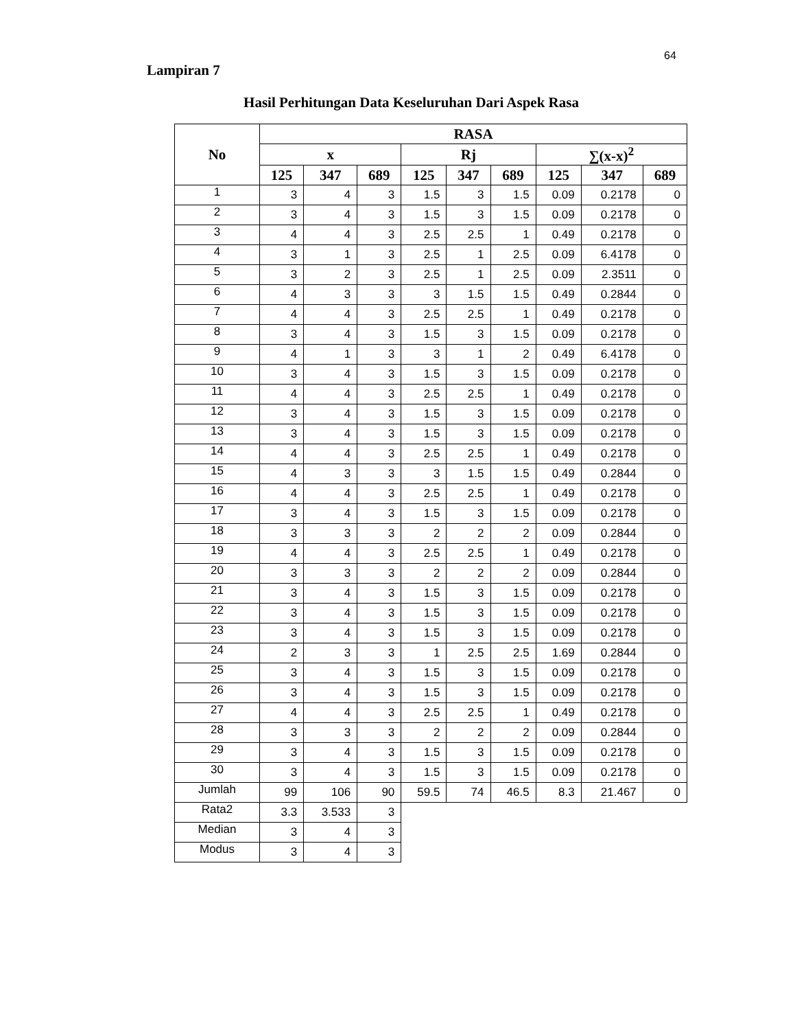64
Lampiran 7
Hasil Perhitungan Data Keseluruhan Dari Aspek Rasa
| No | RASA | | | | | | | | |
| --- | --- | --- | --- | --- | --- | --- | --- | --- | --- |
| | x | | | Rj | | | ∑(x-x)<sup>2</sup> | | |
| | 125 | 347 | 689 | 125 | 347 | 689 | 125 | 347 | 689 |
| 1 | 3 | 4 | 3 | 1.5 | 3 | 1.5 | 0.09 | 0.2178 | 0 |
| 2 | 3 | 4 | 3 | 1.5 | 3 | 1.5 | 0.09 | 0.2178 | 0 |
| 3 | 4 | 4 | 3 | 2.5 | 2.5 | 1 | 0.49 | 0.2178 | 0 |
| 4 | 3 | 1 | 3 | 2.5 | 1 | 2.5 | 0.09 | 6.4178 | 0 |
| 5 | 3 | 2 | 3 | 2.5 | 1 | 2.5 | 0.09 | 2.3511 | 0 |
| 6 | 4 | 3 | 3 | 3 | 1.5 | 1.5 | 0.49 | 0.2844 | 0 |
| 7 | 4 | 4 | 3 | 2.5 | 2.5 | 1 | 0.49 | 0.2178 | 0 |
| 8 | 3 | 4 | 3 | 1.5 | 3 | 1.5 | 0.09 | 0.2178 | 0 |
| 9 | 4 | 1 | 3 | 3 | 1 | 2 | 0.49 | 6.4178 | 0 |
| 10 | 3 | 4 | 3 | 1.5 | 3 | 1.5 | 0.09 | 0.2178 | 0 |
| 11 | 4 | 4 | 3 | 2.5 | 2.5 | 1 | 0.49 | 0.2178 | 0 |
| 12 | 3 | 4 | 3 | 1.5 | 3 | 1.5 | 0.09 | 0.2178 | 0 |
| 13 | 3 | 4 | 3 | 1.5 | 3 | 1.5 | 0.09 | 0.2178 | 0 |
| 14 | 4 | 4 | 3 | 2.5 | 2.5 | 1 | 0.49 | 0.2178 | 0 |
| 15 | 4 | 3 | 3 | 3 | 1.5 | 1.5 | 0.49 | 0.2844 | 0 |
| 16 | 4 | 4 | 3 | 2.5 | 2.5 | 1 | 0.49 | 0.2178 | 0 |
| 17 | 3 | 4 | 3 | 1.5 | 3 | 1.5 | 0.09 | 0.2178 | 0 |
| 18 | 3 | 3 | 3 | 2 | 2 | 2 | 0.09 | 0.2844 | 0 |
| 19 | 4 | 4 | 3 | 2.5 | 2.5 | 1 | 0.49 | 0.2178 | 0 |
| 20 | 3 | 3 | 3 | 2 | 2 | 2 | 0.09 | 0.2844 | 0 |
| 21 | 3 | 4 | 3 | 1.5 | 3 | 1.5 | 0.09 | 0.2178 | 0 |
| 22 | 3 | 4 | 3 | 1.5 | 3 | 1.5 | 0.09 | 0.2178 | 0 |
| 23 | 3 | 4 | 3 | 1.5 | 3 | 1.5 | 0.09 | 0.2178 | 0 |
| 24 | 2 | 3 | 3 | 1 | 2.5 | 2.5 | 1.69 | 0.2844 | 0 |
| 25 | 3 | 4 | 3 | 1.5 | 3 | 1.5 | 0.09 | 0.2178 | 0 |
| 26 | 3 | 4 | 3 | 1.5 | 3 | 1.5 | 0.09 | 0.2178 | 0 |
| 27 | 4 | 4 | 3 | 2.5 | 2.5 | 1 | 0.49 | 0.2178 | 0 |
| 28 | 3 | 3 | 3 | 2 | 2 | 2 | 0.09 | 0.2844 | 0 |
| 29 | 3 | 4 | 3 | 1.5 | 3 | 1.5 | 0.09 | 0.2178 | 0 |
| 30 | 3 | 4 | 3 | 1.5 | 3 | 1.5 | 0.09 | 0.2178 | 0 |
| Jumlah | 99 | 106 | 90 | 59.5 | 74 | 46.5 | 8.3 | 21.467 | 0 |
| Rata2 | 3.3 | 3.533 | 3 | | | | | | |
| Median | 3 | 4 | 3 | | | | | | |
| Modus | 3 | 4 | 3 | | | | | | |